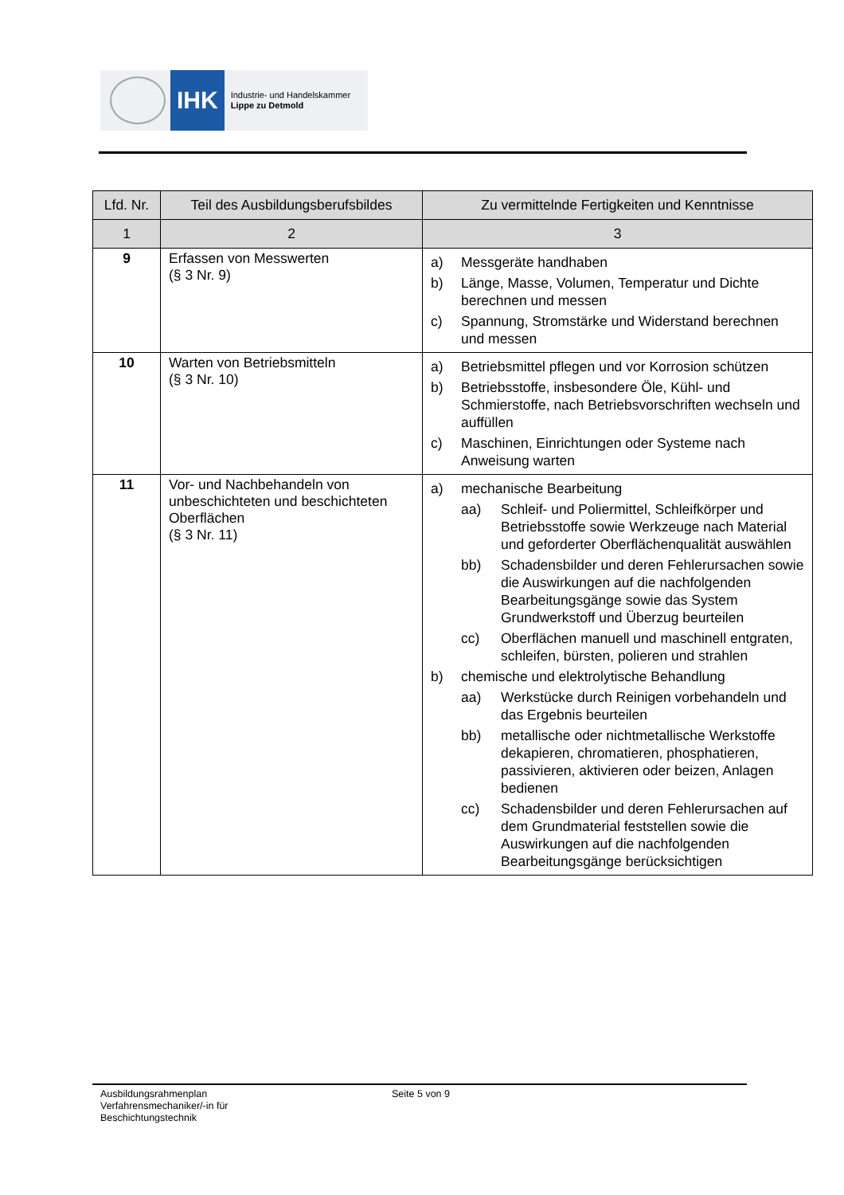IHK
Industrie- und Handelskammer
Lippe zu Detmold
| Lfd. Nr. | Teil des Ausbildungsberufsbildes | Zu vermittelnde Fertigkeiten und Kenntnisse |
| --- | --- | --- |
| 1 | 2 | 3 |
| 9 | Erfassen von Messwerten (§ 3 Nr. 9) | a) Messgeräte handhaben b) Länge, Masse, Volumen, Temperatur und Dichte berechnen und messen c) Spannung, Stromstärke und Widerstand berechnen und messen |
| 10 | Warten von Betriebsmitteln (§ 3 Nr. 10) | a) Betriebsmittel pflegen und vor Korrosion schützen b) Betriebsstoffe, insbesondere Öle, Kühl- und Schmierstoffe, nach Betriebsvorschriften wechseln und auffüllen c) Maschinen, Einrichtungen oder Systeme nach Anweisung warten |
| 11 | Vor- und Nachbehandeln von unbeschichteten und beschichteten Oberflächen (§ 3 Nr. 11) | a) mechanische Bearbeitung aa) Schleif- und Poliermittel, Schleifkörper und Betriebsstoffe sowie Werkzeuge nach Material und geforderter Oberflächenqualität auswählen bb) Schadensbilder und deren Fehlerursachen sowie die Auswirkungen auf die nachfolgenden Bearbeitungsgänge sowie das System Grundwerkstoff und Überzug beurteilen cc) Oberflächen manuell und maschinell entgraten, schleifen, bürsten, polieren und strahlen b) chemische und elektrolytische Behandlung aa) Werkstücke durch Reinigen vorbehandeln und das Ergebnis beurteilen bb) metallische oder nichtmetallische Werkstoffe dekapieren, chromatieren, phosphatieren, passivieren, aktivieren oder beizen, Anlagen bedienen cc) Schadensbilder und deren Fehlerursachen auf dem Grundmaterial feststellen sowie die Auswirkungen auf die nachfolgenden Bearbeitungsgänge berücksichtigen |
Ausbildungsrahmenplan
Verfahrensmechaniker/-in für
Beschichtungstechnik
Seite 5 von 9